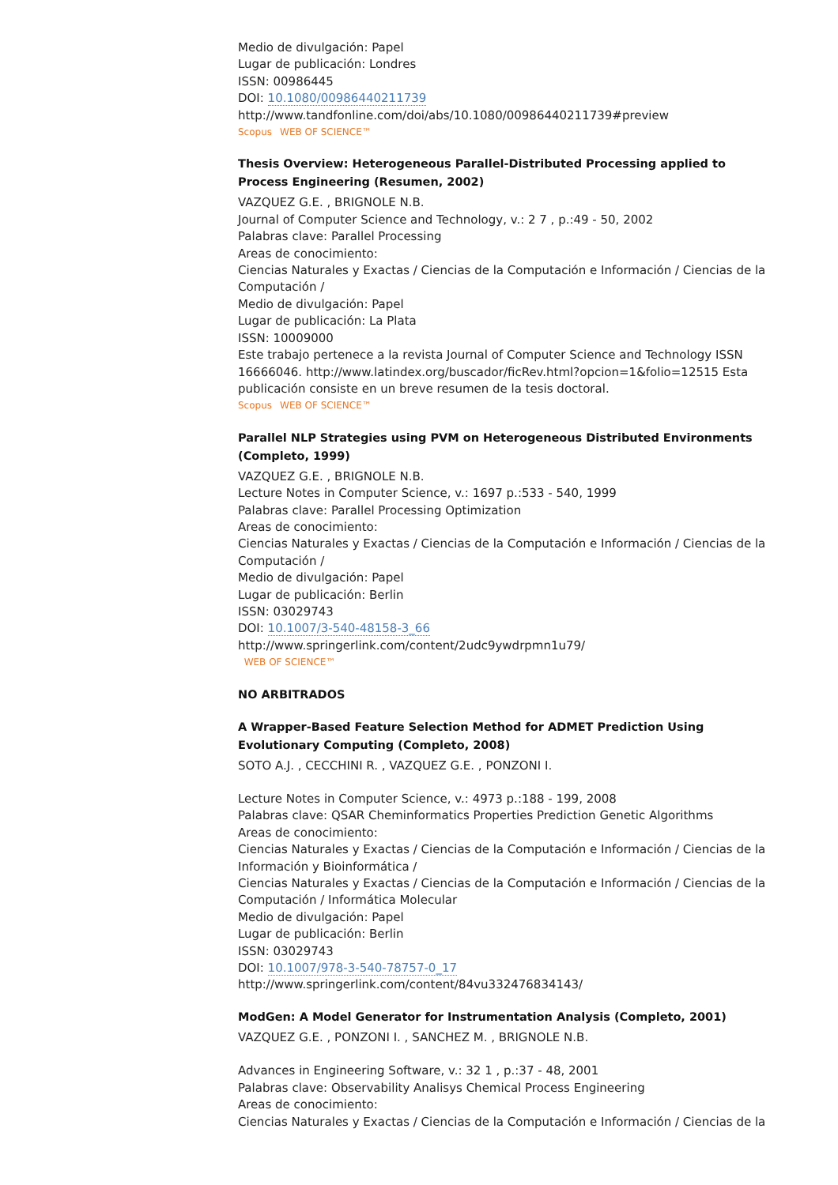Medio de divulgación: Papel
Lugar de publicación: Londres
ISSN: 00986445
DOI: 10.1080/00986440211739
http://www.tandfonline.com/doi/abs/10.1080/00986440211739#preview
Scopus WEB OF SCIENCE™
Thesis Overview: Heterogeneous Parallel-Distributed Processing applied to Process Engineering (Resumen, 2002)
VAZQUEZ G.E. , BRIGNOLE N.B.
Journal of Computer Science and Technology, v.: 2 7 , p.:49 - 50, 2002
Palabras clave: Parallel Processing
Areas de conocimiento:
Ciencias Naturales y Exactas / Ciencias de la Computación e Información / Ciencias de la Computación /
Medio de divulgación: Papel
Lugar de publicación: La Plata
ISSN: 10009000
Este trabajo pertenece a la revista Journal of Computer Science and Technology ISSN 16666046. http://www.latindex.org/buscador/ficRev.html?opcion=1&folio=12515 Esta publicación consiste en un breve resumen de la tesis doctoral.
Scopus WEB OF SCIENCE™
Parallel NLP Strategies using PVM on Heterogeneous Distributed Environments (Completo, 1999)
VAZQUEZ G.E. , BRIGNOLE N.B.
Lecture Notes in Computer Science, v.: 1697 p.:533 - 540, 1999
Palabras clave: Parallel Processing Optimization
Areas de conocimiento:
Ciencias Naturales y Exactas / Ciencias de la Computación e Información / Ciencias de la Computación /
Medio de divulgación: Papel
Lugar de publicación: Berlin
ISSN: 03029743
DOI: 10.1007/3-540-48158-3_66
http://www.springerlink.com/content/2udc9ywdrpmn1u79/
WEB OF SCIENCE™
NO ARBITRADOS
A Wrapper-Based Feature Selection Method for ADMET Prediction Using Evolutionary Computing (Completo, 2008)
SOTO A.J. , CECCHINI R. , VAZQUEZ G.E. , PONZONI I.
Lecture Notes in Computer Science, v.: 4973 p.:188 - 199, 2008
Palabras clave: QSAR Cheminformatics Properties Prediction Genetic Algorithms
Areas de conocimiento:
Ciencias Naturales y Exactas / Ciencias de la Computación e Información / Ciencias de la Información y Bioinformática /
Ciencias Naturales y Exactas / Ciencias de la Computación e Información / Ciencias de la Computación / Informática Molecular
Medio de divulgación: Papel
Lugar de publicación: Berlin
ISSN: 03029743
DOI: 10.1007/978-3-540-78757-0_17
http://www.springerlink.com/content/84vu332476834143/
ModGen: A Model Generator for Instrumentation Analysis (Completo, 2001)
VAZQUEZ G.E. , PONZONI I. , SANCHEZ M. , BRIGNOLE N.B.
Advances in Engineering Software, v.: 32 1 , p.:37 - 48, 2001
Palabras clave: Observability Analisys Chemical Process Engineering
Areas de conocimiento:
Ciencias Naturales y Exactas / Ciencias de la Computación e Información / Ciencias de la